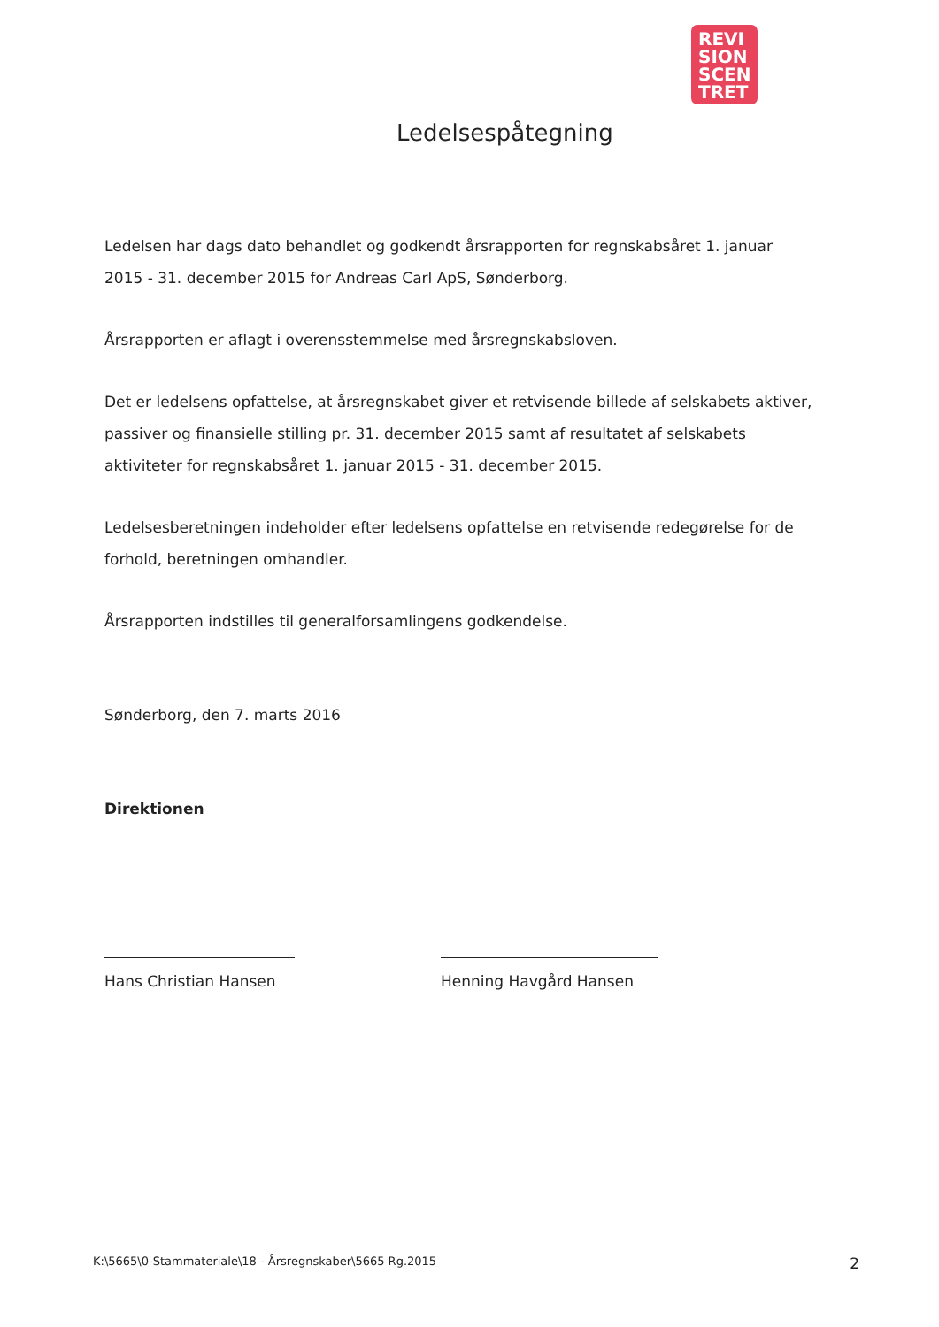REVI
SION
SCEN
TRET
Ledelsespåtegning
Ledelsen har dags dato behandlet og godkendt årsrapporten for regnskabsåret 1. januar 2015 - 31. december 2015 for Andreas Carl ApS, Sønderborg.
Årsrapporten er aflagt i overensstemmelse med årsregnskabsloven.
Det er ledelsens opfattelse, at årsregnskabet giver et retvisende billede af selskabets aktiver, passiver og finansielle stilling pr. 31. december 2015 samt af resultatet af selskabets aktiviteter for regnskabsåret 1. januar 2015 - 31. december 2015.
Ledelsesberetningen indeholder efter ledelsens opfattelse en retvisende redegørelse for de forhold, beretningen omhandler.
Årsrapporten indstilles til generalforsamlingens godkendelse.
Sønderborg, den 7. marts 2016
Direktionen
Hans Christian Hansen Henning Havgård Hansen
K:\5665\0-Stammateriale\18 - Årsregnskaber\5665 Rg.2015 2